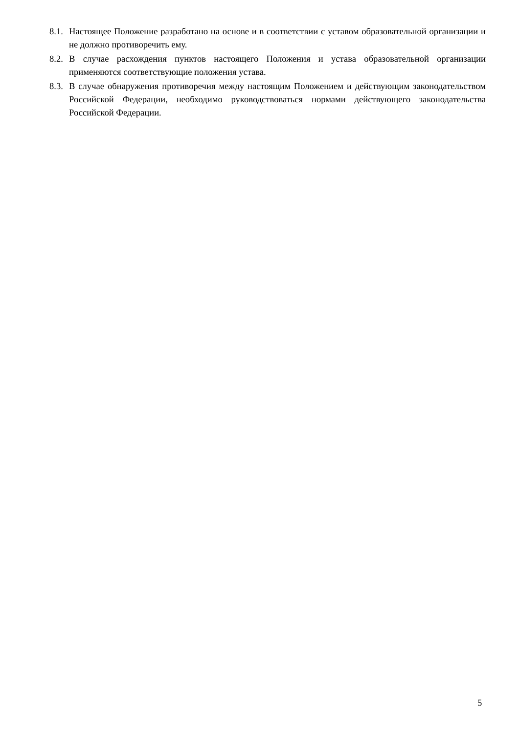8.1. Настоящее Положение разработано на основе и в соответствии с уставом образовательной организации и не должно противоречить ему.
8.2. В случае расхождения пунктов настоящего Положения и устава образовательной организации применяются соответствующие положения устава.
8.3. В случае обнаружения противоречия между настоящим Положением и действующим законодательством Российской Федерации, необходимо руководствоваться нормами действующего законодательства Российской Федерации.
5